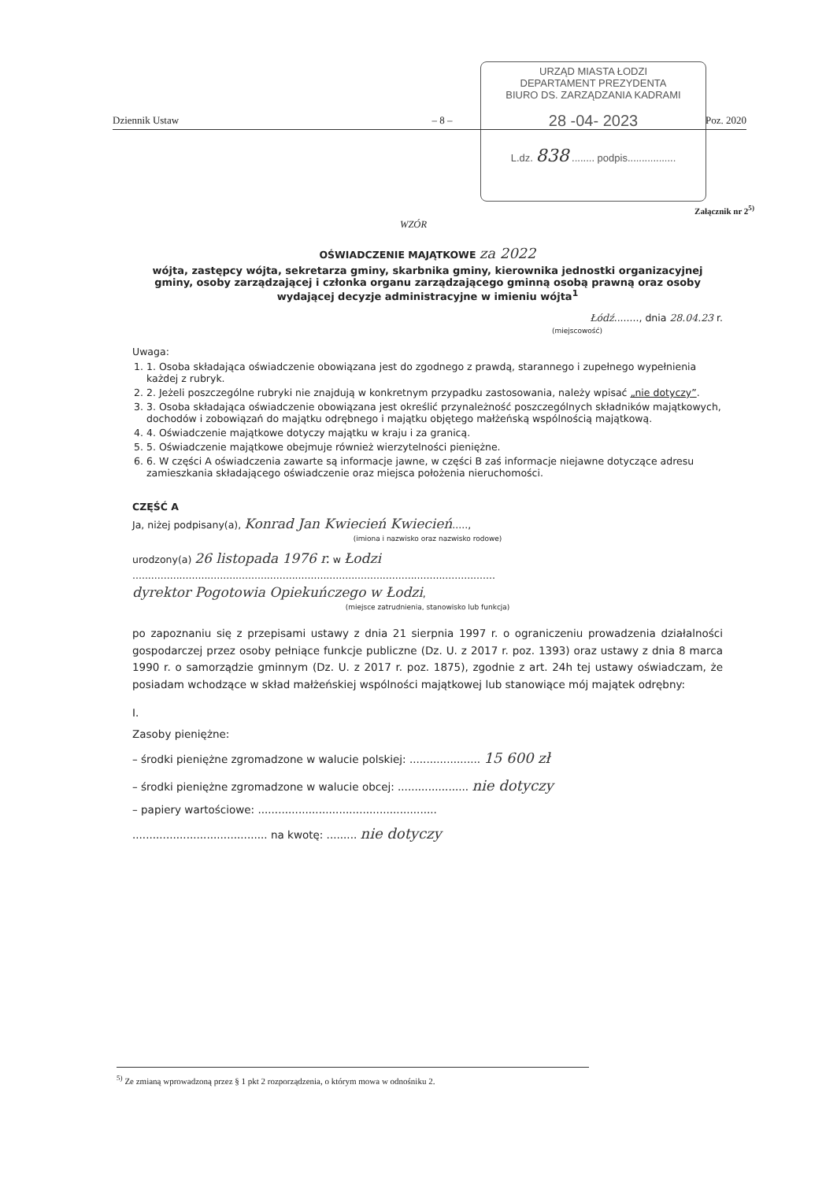URZĄD MIASTA ŁODZI
DEPARTAMENT PREZYDENTA
BIURO DS. ZARZĄDZANIA KADRAMI
28 -04- 2023
L.dz. 838 ........ podpis.................
Dziennik Ustaw – 8 – Poz. 2020
Załącznik nr 2<sup>5)</sup>
WZÓR
OŚWIADCZENIE MAJĄTKOWE za 2022
wójta, zastępcy wójta, sekretarza gminy, skarbnika gminy, kierownika jednostki organizacyjnej gminy, osoby zarządzającej i członka organu zarządzającego gminną osobą prawną oraz osoby wydającej decyzje administracyjne w imieniu wójta<sup>1</sup>
Łódź........, dnia 28.04.23 r.
(miejscowość)
Uwaga:
1. 1. Osoba składająca oświadczenie obowiązana jest do zgodnego z prawdą, starannego i zupełnego wypełnienia każdej z rubryk.
2. 2. Jeżeli poszczególne rubryki nie znajdują w konkretnym przypadku zastosowania, należy wpisać „nie dotyczy”.
3. 3. Osoba składająca oświadczenie obowiązana jest określić przynależność poszczególnych składników majątkowych, dochodów i zobowiązań do majątku odrębnego i majątku objętego małżeńską wspólnością majątkową.
4. 4. Oświadczenie majątkowe dotyczy majątku w kraju i za granicą.
5. 5. Oświadczenie majątkowe obejmuje również wierzytelności pieniężne.
6. 6. W części A oświadczenia zawarte są informacje jawne, w części B zaś informacje niejawne dotyczące adresu zamieszkania składającego oświadczenie oraz miejsca położenia nieruchomości.
CZĘŚĆ A
Ja, niżej podpisany(a), Konrad Jan Kwiecień Kwiecień.....,
(imiona i nazwisko oraz nazwisko rodowe)
urodzony(a) 26 listopada 1976 r. w Łodzi
....................................................................................................................
dyrektor Pogotowia Opiekuńczego w Łodzi,
(miejsce zatrudnienia, stanowisko lub funkcja)
po zapoznaniu się z przepisami ustawy z dnia 21 sierpnia 1997 r. o ograniczeniu prowadzenia działalności gospodarczej przez osoby pełniące funkcje publiczne (Dz. U. z 2017 r. poz. 1393) oraz ustawy z dnia 8 marca 1990 r. o samorządzie gminnym (Dz. U. z 2017 r. poz. 1875), zgodnie z art. 24h tej ustawy oświadczam, że posiadam wchodzące w skład małżeńskiej wspólności majątkowej lub stanowiące mój majątek odrębny:
I.
Zasoby pieniężne:
– środki pieniężne zgromadzone w walucie polskiej: ..................... 15 600 zł
– środki pieniężne zgromadzone w walucie obcej: ..................... nie dotyczy
– papiery wartościowe: .....................................................
........................................ na kwotę: ......... nie dotyczy
<sup>5)</sup> Ze zmianą wprowadzoną przez § 1 pkt 2 rozporządzenia, o którym mowa w odnośniku 2.